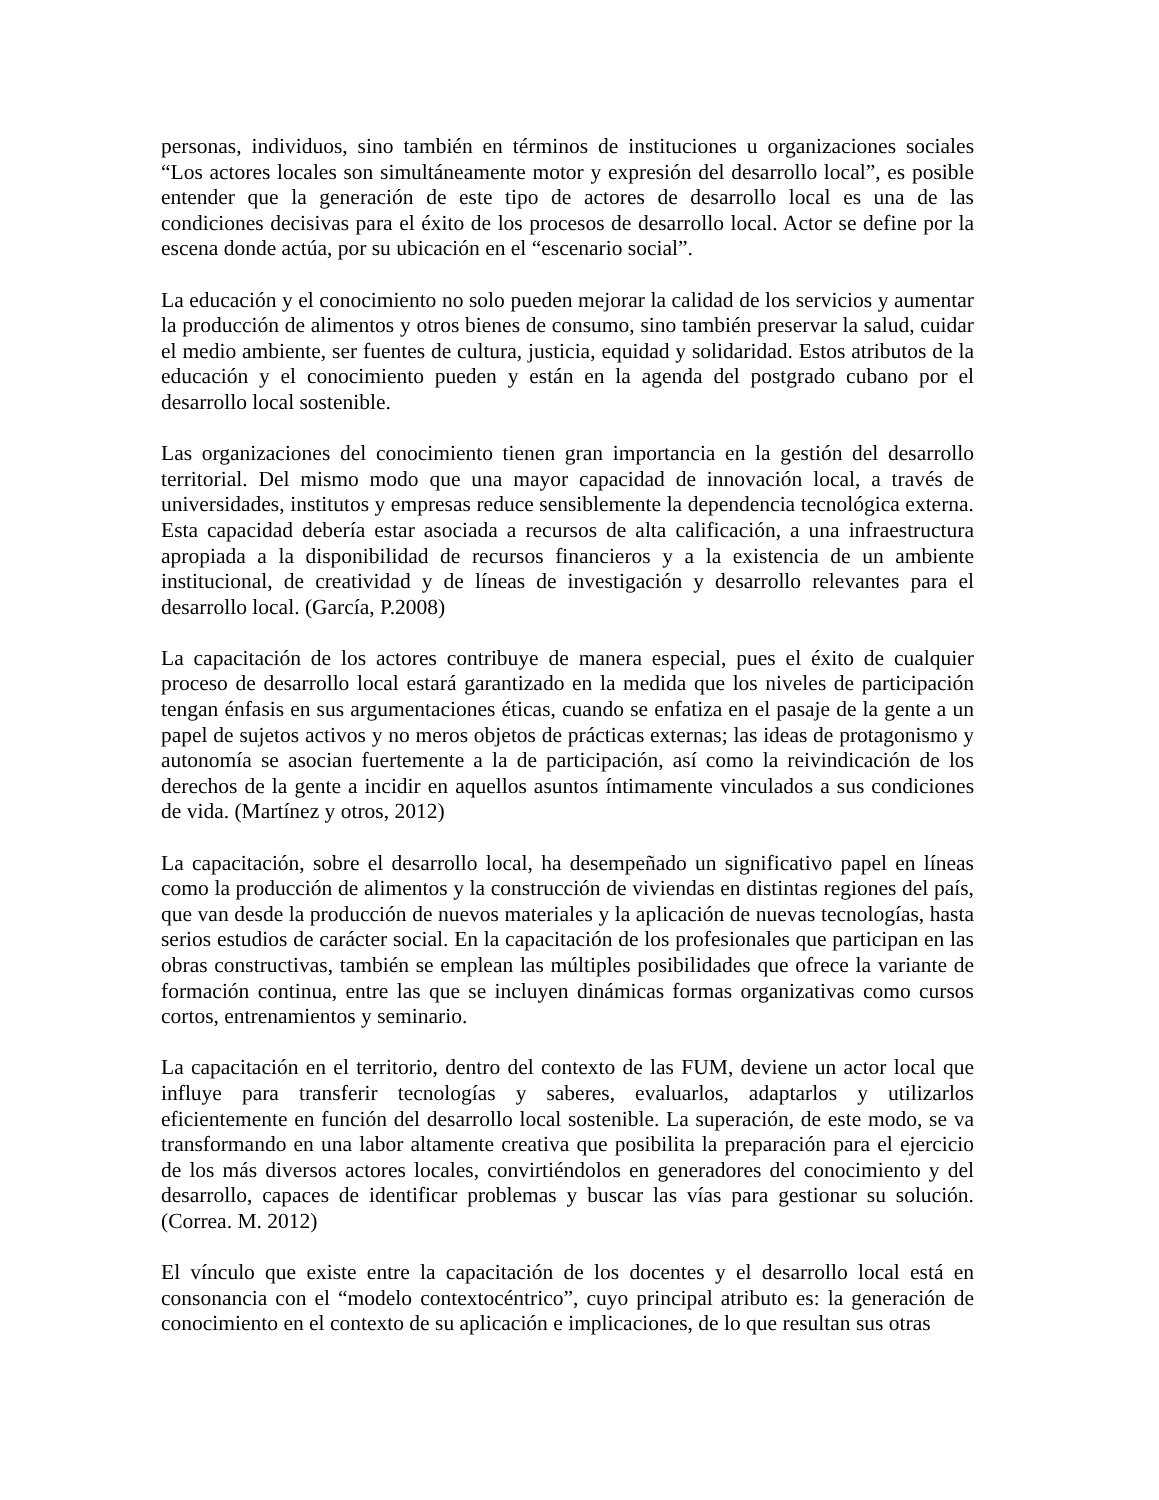personas, individuos, sino también en términos de instituciones u organizaciones sociales “Los actores locales son simultáneamente motor y expresión del desarrollo local”, es posible entender que la generación de este tipo de actores de desarrollo local es una de las condiciones decisivas para el éxito de los procesos de desarrollo local. Actor se define por la escena donde actúa, por su ubicación en el “escenario social”.
La educación y el conocimiento no solo pueden mejorar la calidad de los servicios y aumentar la producción de alimentos y otros bienes de consumo, sino también preservar la salud, cuidar el medio ambiente, ser fuentes de cultura, justicia, equidad y solidaridad. Estos atributos de la educación y el conocimiento pueden y están en la agenda del postgrado cubano por el desarrollo local sostenible.
Las organizaciones del conocimiento tienen gran importancia en la gestión del desarrollo territorial. Del mismo modo que una mayor capacidad de innovación local, a través de universidades, institutos y empresas reduce sensiblemente la dependencia tecnológica externa. Esta capacidad debería estar asociada a recursos de alta calificación, a una infraestructura apropiada a la disponibilidad de recursos financieros y a la existencia de un ambiente institucional, de creatividad y de líneas de investigación y desarrollo relevantes para el desarrollo local. (García, P.2008)
La capacitación de los actores contribuye de manera especial, pues el éxito de cualquier proceso de desarrollo local estará garantizado en la medida que los niveles de participación tengan énfasis en sus argumentaciones éticas, cuando se enfatiza en el pasaje de la gente a un papel de sujetos activos y no meros objetos de prácticas externas; las ideas de protagonismo y autonomía se asocian fuertemente a la de participación, así como la reivindicación de los derechos de la gente a incidir en aquellos asuntos íntimamente vinculados a sus condiciones de vida. (Martínez y otros, 2012)
La capacitación, sobre el desarrollo local, ha desempeñado un significativo papel en líneas como la producción de alimentos y la construcción de viviendas en distintas regiones del país, que van desde la producción de nuevos materiales y la aplicación de nuevas tecnologías, hasta serios estudios de carácter social. En la capacitación de los profesionales que participan en las obras constructivas, también se emplean las múltiples posibilidades que ofrece la variante de formación continua, entre las que se incluyen dinámicas formas organizativas como cursos cortos, entrenamientos y seminario.
La capacitación en el territorio, dentro del contexto de las FUM, deviene un actor local que influye para transferir tecnologías y saberes, evaluarlos, adaptarlos y utilizarlos eficientemente en función del desarrollo local sostenible. La superación, de este modo, se va transformando en una labor altamente creativa que posibilita la preparación para el ejercicio de los más diversos actores locales, convirtiéndolos en generadores del conocimiento y del desarrollo, capaces de identificar problemas y buscar las vías para gestionar su solución. (Correa. M. 2012)
El vínculo que existe entre la capacitación de los docentes y el desarrollo local está en consonancia con el “modelo contextocéntrico”, cuyo principal atributo es: la generación de conocimiento en el contexto de su aplicación e implicaciones, de lo que resultan sus otras